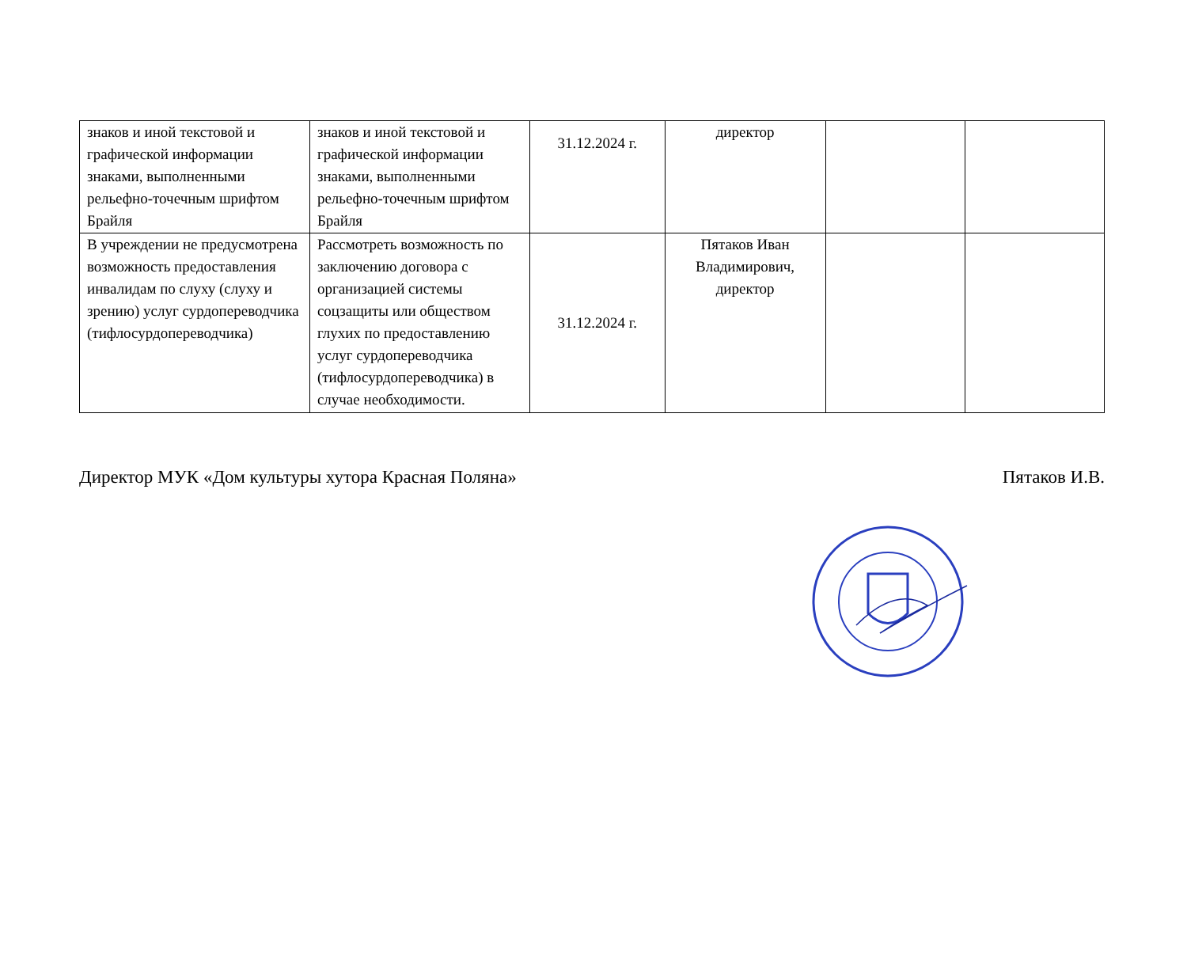| знаков и иной текстовой и графической информации знаками, выполненными рельефно-точечным шрифтом Брайля | знаков и иной текстовой и графической информации знаками, выполненными рельефно-точечным шрифтом Брайля | 31.12.2024 г. | директор | | |
| В учреждении не предусмотрена возможность предоставления инвалидам по слуху (слуху и зрению) услуг сурдопереводчика (тифлосурдопереводчика) | Рассмотреть возможность по заключению договора с организацией системы соцзащиты или обществом глухих по предоставлению услуг сурдопереводчика (тифлосурдопереводчика) в случае необходимости. | 31.12.2024 г. | Пятаков Иван Владимирович, директор | | |
Директор МУК «Дом культуры хутора Красная Поляна» Пятаков И.В.